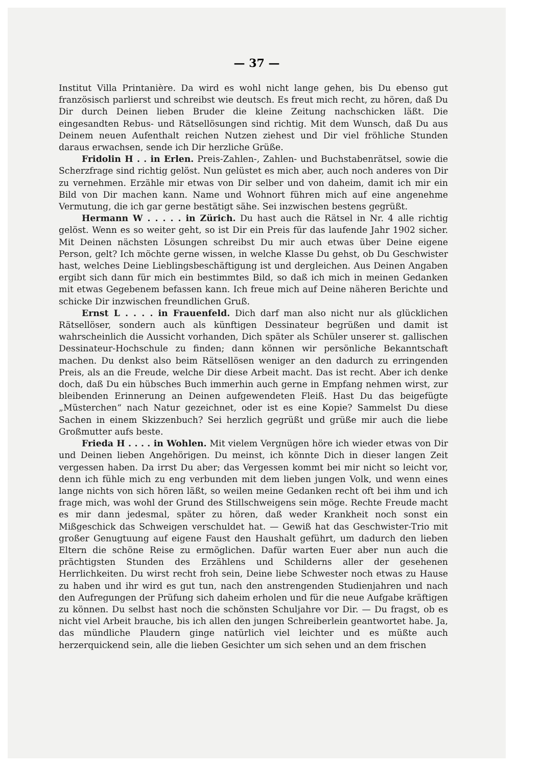— 37 —
Institut Villa Printanière. Da wird es wohl nicht lange gehen, bis Du ebenso gut französisch parlierst und schreibst wie deutsch. Es freut mich recht, zu hören, daß Du Dir durch Deinen lieben Bruder die kleine Zeitung nachschicken läßt. Die eingesandten Rebus- und Rätsellösungen sind richtig. Mit dem Wunsch, daß Du aus Deinem neuen Aufenthalt reichen Nutzen ziehest und Dir viel fröhliche Stunden daraus erwachsen, sende ich Dir herzliche Grüße.
Fridolin H . . in Erlen. Preis-Zahlen-, Zahlen- und Buchstabenrätsel, sowie die Scherzfrage sind richtig gelöst. Nun gelüstet es mich aber, auch noch anderes von Dir zu vernehmen. Erzähle mir etwas von Dir selber und von daheim, damit ich mir ein Bild von Dir machen kann. Name und Wohnort führen mich auf eine angenehme Vermutung, die ich gar gerne bestätigt sähe. Sei inzwischen bestens gegrüßt.
Hermann W . . . . . in Zürich. Du hast auch die Rätsel in Nr. 4 alle richtig gelöst. Wenn es so weiter geht, so ist Dir ein Preis für das laufende Jahr 1902 sicher. Mit Deinen nächsten Lösungen schreibst Du mir auch etwas über Deine eigene Person, gelt? Ich möchte gerne wissen, in welche Klasse Du gehst, ob Du Geschwister hast, welches Deine Lieblingsbeschäftigung ist und dergleichen. Aus Deinen Angaben ergibt sich dann für mich ein bestimmtes Bild, so daß ich mich in meinen Gedanken mit etwas Gegebenem befassen kann. Ich freue mich auf Deine näheren Berichte und schicke Dir inzwischen freundlichen Gruß.
Ernst L . . . . in Frauenfeld. Dich darf man also nicht nur als glücklichen Rätsellöser, sondern auch als künftigen Dessinateur begrüßen und damit ist wahrscheinlich die Aussicht vorhanden, Dich später als Schüler unserer st. gallischen Dessinateur-Hochschule zu finden; dann können wir persönliche Bekanntschaft machen. Du denkst also beim Rätsellösen weniger an den dadurch zu erringenden Preis, als an die Freude, welche Dir diese Arbeit macht. Das ist recht. Aber ich denke doch, daß Du ein hübsches Buch immerhin auch gerne in Empfang nehmen wirst, zur bleibenden Erinnerung an Deinen aufgewendeten Fleiß. Hast Du das beigefügte „Müsterchen“ nach Natur gezeichnet, oder ist es eine Kopie? Sammelst Du diese Sachen in einem Skizzenbuch? Sei herzlich gegrüßt und grüße mir auch die liebe Großmutter aufs beste.
Frieda H . . . . in Wohlen. Mit vielem Vergnügen höre ich wieder etwas von Dir und Deinen lieben Angehörigen. Du meinst, ich könnte Dich in dieser langen Zeit vergessen haben. Da irrst Du aber; das Vergessen kommt bei mir nicht so leicht vor, denn ich fühle mich zu eng verbunden mit dem lieben jungen Volk, und wenn eines lange nichts von sich hören läßt, so weilen meine Gedanken recht oft bei ihm und ich frage mich, was wohl der Grund des Stillschweigens sein möge. Rechte Freude macht es mir dann jedesmal, später zu hören, daß weder Krankheit noch sonst ein Mißgeschick das Schweigen verschuldet hat. — Gewiß hat das Geschwister-Trio mit großer Genugtuung auf eigene Faust den Haushalt geführt, um dadurch den lieben Eltern die schöne Reise zu ermöglichen. Dafür warten Euer aber nun auch die prächtigsten Stunden des Erzählens und Schilderns aller der gesehenen Herrlichkeiten. Du wirst recht froh sein, Deine liebe Schwester noch etwas zu Hause zu haben und ihr wird es gut tun, nach den anstrengenden Studienjahren und nach den Aufregungen der Prüfung sich daheim erholen und für die neue Aufgabe kräftigen zu können. Du selbst hast noch die schönsten Schuljahre vor Dir. — Du fragst, ob es nicht viel Arbeit brauche, bis ich allen den jungen Schreiberlein geantwortet habe. Ja, das mündliche Plaudern ginge natürlich viel leichter und es müßte auch herzerquickend sein, alle die lieben Gesichter um sich sehen und an dem frischen